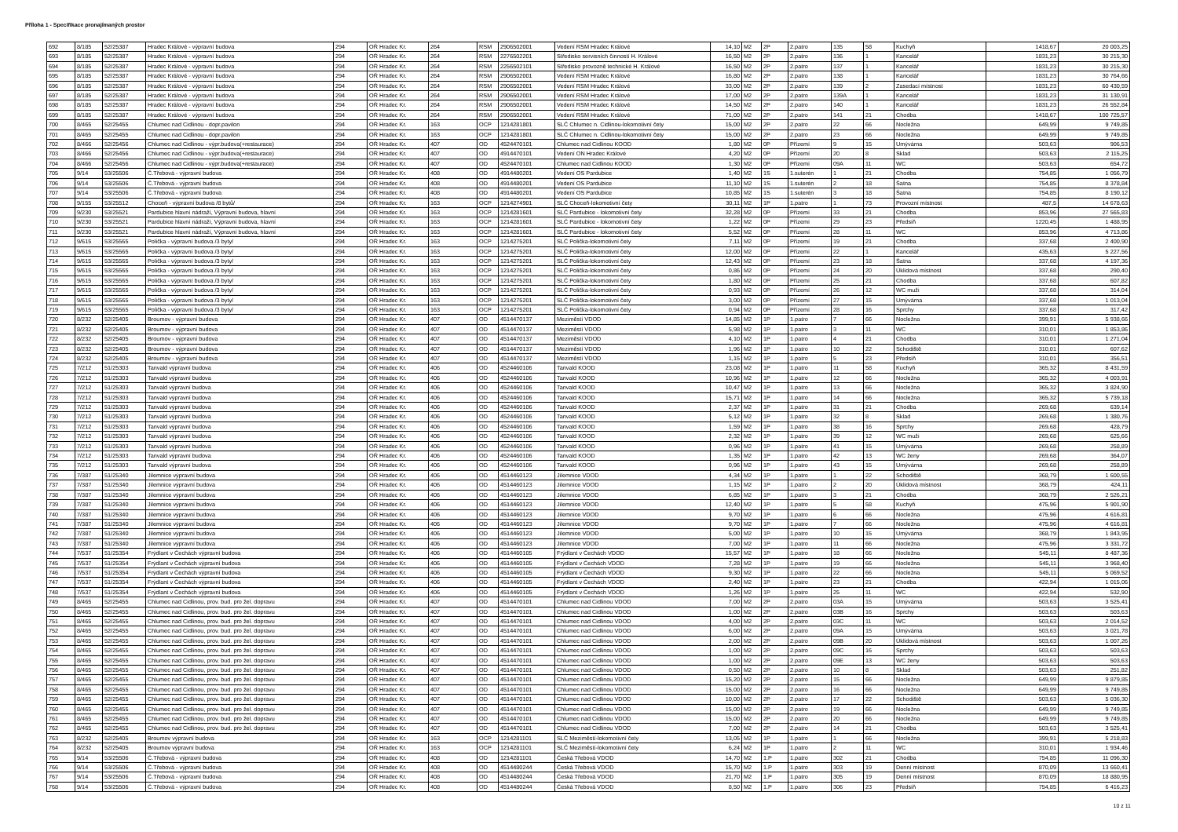Příloha 1 - Specifikace pronajímaných prostor
| 692 | 8/185 | 52/25387 | Hradec Králové - výpravní budova | 294 | OŘ Hradec Kr. | 264 | RSM | 2906502001 | Vedení RSM Hradec Králové | 14,10 | M2 | 2P | 2.patro | 135 | 58 | Kuchyň | 1418,67 | 20 003,25 |
| 693 | 8/185 | 52/25387 | Hradec Králové - výpravní budova | 294 | OŘ Hradec Kr. | 264 | RSM | 2276502201 | Středisko servisních činností H. Králové | 16,50 | M2 | 2P | 2.patro | 136 | 1 | Kancelář | 1831,23 | 30 215,30 |
| 694 | 8/185 | 52/25387 | Hradec Králové - výpravní budova | 294 | OŘ Hradec Kr. | 264 | RSM | 2256502101 | Středisko provozně technické H. Králové | 16,50 | M2 | 2P | 2.patro | 137 | 1 | Kancelář | 1831,23 | 30 215,30 |
| 695 | 8/185 | 52/25387 | Hradec Králové - výpravní budova | 294 | OŘ Hradec Kr. | 264 | RSM | 2906502001 | Vedení RSM Hradec Králové | 16,80 | M2 | 2P | 2.patro | 138 | 1 | Kancelář | 1831,23 | 30 764,66 |
| 696 | 8/185 | 52/25387 | Hradec Králové - výpravní budova | 294 | OŘ Hradec Kr. | 264 | RSM | 2906502001 | Vedení RSM Hradec Králové | 33,00 | M2 | 2P | 2.patro | 139 | 2 | Zasedací místnost | 1831,23 | 60 430,59 |
| 697 | 8/185 | 52/25387 | Hradec Králové - výpravní budova | 294 | OŘ Hradec Kr. | 264 | RSM | 2906502001 | Vedení RSM Hradec Králové | 17,00 | M2 | 2P | 2.patro | 139A | 1 | Kancelář | 1831,23 | 31 130,91 |
| 698 | 8/185 | 52/25387 | Hradec Králové - výpravní budova | 294 | OŘ Hradec Kr. | 264 | RSM | 2906502001 | Vedení RSM Hradec Králové | 14,50 | M2 | 2P | 2.patro | 140 | 1 | Kancelář | 1831,23 | 26 552,84 |
| 699 | 8/185 | 52/25387 | Hradec Králové - výpravní budova | 294 | OŘ Hradec Kr. | 264 | RSM | 2906502001 | Vedení RSM Hradec Králové | 71,00 | M2 | 2P | 2.patro | 141 | 21 | Chodba | 1418,67 | 100 725,57 |
| 700 | 8/465 | 52/25455 | Chlumec nad Cidlinou - dopr.pavilon | 294 | OŘ Hradec Kr. | 163 | OCP | 1214281801 | SLČ Chlumec n. Cidlinou-lokomotivní čety | 15,00 | M2 | 2P | 2.patro | 22 | 66 | Nocležna | 649,99 | 9 749,85 |
| 701 | 8/465 | 52/25455 | Chlumec nad Cidlinou - dopr.pavilon | 294 | OŘ Hradec Kr. | 163 | OCP | 1214281801 | SLČ Chlumec n. Cidlinou-lokomotivní čety | 15,00 | M2 | 2P | 2.patro | 23 | 66 | Nocležna | 649,99 | 9 749,85 |
| 702 | 8/466 | 52/25456 | Chlumec nad Cidlinou - výpr.budova(+restaurace) | 294 | OŘ Hradec Kr. | 407 | OD | 4524470101 | Chlumec nad Cidlinou KOOD | 1,80 | M2 | 0P | Přízemí | 9 | 15 | Umývárna | 503,63 | 906,53 |
| 703 | 8/466 | 52/25456 | Chlumec nad Cidlinou - výpr.budova(+restaurace) | 294 | OŘ Hradec Kr. | 407 | OD | 4914470101 | Vedení ON Hradec Králové | 4,20 | M2 | 0P | Přízemí | 20 | 8 | Sklad | 503,63 | 2 115,25 |
| 704 | 8/466 | 52/25456 | Chlumec nad Cidlinou - výpr.budova(+restaurace) | 294 | OŘ Hradec Kr. | 407 | OD | 4524470101 | Chlumec nad Cidlinou KOOD | 1,30 | M2 | 0P | Přízemí | 09A | 11 | WC | 503,63 | 654,72 |
| 705 | 9/14 | 53/25506 | Č.Třebová - výpravní budova | 294 | OŘ Hradec Kr. | 408 | OD | 4914480201 | Vedení OS Pardubice | 1,40 | M2 | 1S | 1.suterén | 1 | 21 | Chodba | 754,85 | 1 056,79 |
| 706 | 9/14 | 53/25506 | Č.Třebová - výpravní budova | 294 | OŘ Hradec Kr. | 408 | OD | 4914480201 | Vedení OS Pardubice | 11,10 | M2 | 1S | 1.suterén | 2 | 18 | Šatna | 754,85 | 8 378,84 |
| 707 | 9/14 | 53/25506 | Č.Třebová - výpravní budova | 294 | OŘ Hradec Kr. | 408 | OD | 4914480201 | Vedení OS Pardubice | 10,85 | M2 | 1S | 1.suterén | 3 | 18 | Šatna | 754,85 | 8 190,12 |
| 708 | 9/155 | 53/25512 | Choceň - výpravní budova /8 bytů/ | 294 | OŘ Hradec Kr. | 163 | OCP | 1214274901 | SLČ Choceň-lokomotivní čety | 30,11 | M2 | 1P | 1.patro | 1 | 73 | Provozní místnost | 487,5 | 14 678,63 |
| 709 | 9/230 | 53/25521 | Pardubice hlavní nádraží, Výpravní budova, hlavní | 294 | OŘ Hradec Kr. | 163 | OCP | 1214281601 | SLČ Pardubice - lokomotivní čety | 32,28 | M2 | 0P | Přízemí | 33 | 21 | Chodba | 853,96 | 27 565,83 |
| 710 | 9/230 | 53/25521 | Pardubice hlavní nádraží, Výpravní budova, hlavní | 294 | OŘ Hradec Kr. | 163 | OCP | 1214281601 | SLČ Pardubice - lokomotivní čety | 1,22 | M2 | 0P | Přízemí | 29 | 23 | Předsíň | 1220,45 | 1 488,95 |
| 711 | 9/230 | 53/25521 | Pardubice hlavní nádraží, Výpravní budova, hlavní | 294 | OŘ Hradec Kr. | 163 | OCP | 1214281601 | SLČ Pardubice - lokomotivní čety | 5,52 | M2 | 0P | Přízemí | 28 | 11 | WC | 853,96 | 4 713,86 |
| 712 | 9/615 | 53/25565 | Polička - výpravní budova /3 byty/ | 294 | OŘ Hradec Kr. | 163 | OCP | 1214275201 | SLČ Polička-lokomotivní čety | 7,11 | M2 | 0P | Přízemí | 19 | 21 | Chodba | 337,68 | 2 400,90 |
| 713 | 9/615 | 53/25565 | Polička - výpravní budova /3 byty/ | 294 | OŘ Hradec Kr. | 163 | OCP | 1214275201 | SLČ Polička-lokomotivní čety | 12,00 | M2 | 0P | Přízemí | 22 | 1 | Kancelář | 435,63 | 5 227,56 |
| 714 | 9/615 | 53/25565 | Polička - výpravní budova /3 byty/ | 294 | OŘ Hradec Kr. | 163 | OCP | 1214275201 | SLČ Polička-lokomotivní čety | 12,43 | M2 | 0P | Přízemí | 23 | 18 | Šatna | 337,68 | 4 197,36 |
| 715 | 9/615 | 53/25565 | Polička - výpravní budova /3 byty/ | 294 | OŘ Hradec Kr. | 163 | OCP | 1214275201 | SLČ Polička-lokomotivní čety | 0,86 | M2 | 0P | Přízemí | 24 | 20 | Úklidová místnost | 337,68 | 290,40 |
| 716 | 9/615 | 53/25565 | Polička - výpravní budova /3 byty/ | 294 | OŘ Hradec Kr. | 163 | OCP | 1214275201 | SLČ Polička-lokomotivní čety | 1,80 | M2 | 0P | Přízemí | 25 | 21 | Chodba | 337,68 | 607,82 |
| 717 | 9/615 | 53/25565 | Polička - výpravní budova /3 byty/ | 294 | OŘ Hradec Kr. | 163 | OCP | 1214275201 | SLČ Polička-lokomotivní čety | 0,93 | M2 | 0P | Přízemí | 26 | 12 | WC muži | 337,68 | 314,04 |
| 718 | 9/615 | 53/25565 | Polička - výpravní budova /3 byty/ | 294 | OŘ Hradec Kr. | 163 | OCP | 1214275201 | SLČ Polička-lokomotivní čety | 3,00 | M2 | 0P | Přízemí | 27 | 15 | Umývárna | 337,68 | 1 013,04 |
| 719 | 9/615 | 53/25565 | Polička - výpravní budova /3 byty/ | 294 | OŘ Hradec Kr. | 163 | OCP | 1214275201 | SLČ Polička-lokomotivní čety | 0,94 | M2 | 0P | Přízemí | 28 | 16 | Sprchy | 337,68 | 317,42 |
| 720 | 8/232 | 52/25405 | Broumov - výpravní budova | 294 | OŘ Hradec Kr. | 407 | OD | 4514470137 | Meziměstí VDOD | 14,85 | M2 | 1P | 1.patro | 7 | 66 | Nocležna | 399,91 | 5 938,66 |
| 721 | 8/232 | 52/25405 | Broumov - výpravní budova | 294 | OŘ Hradec Kr. | 407 | OD | 4514470137 | Meziměstí VDOD | 5,98 | M2 | 1P | 1.patro | 3 | 11 | WC | 310,01 | 1 853,86 |
| 722 | 8/232 | 52/25405 | Broumov - výpravní budova | 294 | OŘ Hradec Kr. | 407 | OD | 4514470137 | Meziměstí VDOD | 4,10 | M2 | 1P | 1.patro | 4 | 21 | Chodba | 310,01 | 1 271,04 |
| 723 | 8/232 | 52/25405 | Broumov - výpravní budova | 294 | OŘ Hradec Kr. | 407 | OD | 4514470137 | Meziměstí VDOD | 1,96 | M2 | 1P | 1.patro | 10 | 22 | Schodiště | 310,01 | 607,62 |
| 724 | 8/232 | 52/25405 | Broumov - výpravní budova | 294 | OŘ Hradec Kr. | 407 | OD | 4514470137 | Meziměstí VDOD | 1,15 | M2 | 1P | 1.patro | 5 | 23 | Předsíň | 310,01 | 356,51 |
| 725 | 7/212 | 51/25303 | Tanvald výpravní budova | 294 | OŘ Hradec Kr. | 406 | OD | 4524460106 | Tanvald KOOD | 23,08 | M2 | 1P | 1.patro | 11 | 58 | Kuchyň | 365,32 | 8 431,59 |
| 726 | 7/212 | 51/25303 | Tanvald výpravní budova | 294 | OŘ Hradec Kr. | 406 | OD | 4524460106 | Tanvald KOOD | 10,96 | M2 | 1P | 1.patro | 12 | 66 | Nocležna | 365,32 | 4 003,91 |
| 727 | 7/212 | 51/25303 | Tanvald výpravní budova | 294 | OŘ Hradec Kr. | 406 | OD | 4524460106 | Tanvald KOOD | 10,47 | M2 | 1P | 1.patro | 13 | 66 | Nocležna | 365,32 | 3 824,90 |
| 728 | 7/212 | 51/25303 | Tanvald výpravní budova | 294 | OŘ Hradec Kr. | 406 | OD | 4524460106 | Tanvald KOOD | 15,71 | M2 | 1P | 1.patro | 14 | 66 | Nocležna | 365,32 | 5 739,18 |
| 729 | 7/212 | 51/25303 | Tanvald výpravní budova | 294 | OŘ Hradec Kr. | 406 | OD | 4524460106 | Tanvald KOOD | 2,37 | M2 | 1P | 1.patro | 31 | 21 | Chodba | 269,68 | 639,14 |
| 730 | 7/212 | 51/25303 | Tanvald výpravní budova | 294 | OŘ Hradec Kr. | 406 | OD | 4524460106 | Tanvald KOOD | 5,12 | M2 | 1P | 1.patro | 32 | 8 | Sklad | 269,68 | 1 380,76 |
| 731 | 7/212 | 51/25303 | Tanvald výpravní budova | 294 | OŘ Hradec Kr. | 406 | OD | 4524460106 | Tanvald KOOD | 1,59 | M2 | 1P | 1.patro | 38 | 16 | Sprchy | 269,68 | 428,79 |
| 732 | 7/212 | 51/25303 | Tanvald výpravní budova | 294 | OŘ Hradec Kr. | 406 | OD | 4524460106 | Tanvald KOOD | 2,32 | M2 | 1P | 1.patro | 39 | 12 | WC muži | 269,68 | 625,66 |
| 733 | 7/212 | 51/25303 | Tanvald výpravní budova | 294 | OŘ Hradec Kr. | 406 | OD | 4524460106 | Tanvald KOOD | 0,96 | M2 | 1P | 1.patro | 41 | 15 | Umývárna | 269,68 | 258,89 |
| 734 | 7/212 | 51/25303 | Tanvald výpravní budova | 294 | OŘ Hradec Kr. | 406 | OD | 4524460106 | Tanvald KOOD | 1,35 | M2 | 1P | 1.patro | 42 | 13 | WC ženy | 269,68 | 364,07 |
| 735 | 7/212 | 51/25303 | Tanvald výpravní budova | 294 | OŘ Hradec Kr. | 406 | OD | 4524460106 | Tanvald KOOD | 0,96 | M2 | 1P | 1.patro | 43 | 15 | Umývárna | 269,68 | 258,89 |
| 736 | 7/387 | 51/25340 | Jilemnice výpravní budova | 294 | OŘ Hradec Kr. | 406 | OD | 4514460123 | Jilemnice VDOD | 4,34 | M2 | 1P | 1.patro | 1 | 22 | Schodiště | 368,79 | 1 600,55 |
| 737 | 7/387 | 51/25340 | Jilemnice výpravní budova | 294 | OŘ Hradec Kr. | 406 | OD | 4514460123 | Jilemnice VDOD | 1,15 | M2 | 1P | 1.patro | 2 | 20 | Úklidová místnost | 368,79 | 424,11 |
| 738 | 7/387 | 51/25340 | Jilemnice výpravní budova | 294 | OŘ Hradec Kr. | 406 | OD | 4514460123 | Jilemnice VDOD | 6,85 | M2 | 1P | 1.patro | 3 | 21 | Chodba | 368,79 | 2 526,21 |
| 739 | 7/387 | 51/25340 | Jilemnice výpravní budova | 294 | OŘ Hradec Kr. | 406 | OD | 4514460123 | Jilemnice VDOD | 12,40 | M2 | 1P | 1.patro | 5 | 58 | Kuchyň | 475,96 | 5 901,90 |
| 740 | 7/387 | 51/25340 | Jilemnice výpravní budova | 294 | OŘ Hradec Kr. | 406 | OD | 4514460123 | Jilemnice VDOD | 9,70 | M2 | 1P | 1.patro | 6 | 66 | Nocležna | 475,96 | 4 616,81 |
| 741 | 7/387 | 51/25340 | Jilemnice výpravní budova | 294 | OŘ Hradec Kr. | 406 | OD | 4514460123 | Jilemnice VDOD | 9,70 | M2 | 1P | 1.patro | 7 | 66 | Nocležna | 475,96 | 4 616,81 |
| 742 | 7/387 | 51/25340 | Jilemnice výpravní budova | 294 | OŘ Hradec Kr. | 406 | OD | 4514460123 | Jilemnice VDOD | 5,00 | M2 | 1P | 1.patro | 10 | 15 | Umývárna | 368,79 | 1 843,95 |
| 743 | 7/387 | 51/25340 | Jilemnice výpravní budova | 294 | OŘ Hradec Kr. | 406 | OD | 4514460123 | Jilemnice VDOD | 7,00 | M2 | 1P | 1.patro | 11 | 66 | Nocležna | 475,96 | 3 331,72 |
| 744 | 7/537 | 51/25354 | Frýdlant v Čechách výpravní budova | 294 | OŘ Hradec Kr. | 406 | OD | 4514460105 | Frýdlant v Čechách VDOD | 15,57 | M2 | 1P | 1.patro | 18 | 66 | Nocležna | 545,11 | 8 487,36 |
| 745 | 7/537 | 51/25354 | Frýdlant v Čechách výpravní budova | 294 | OŘ Hradec Kr. | 406 | OD | 4514460105 | Frýdlant v Čechách VDOD | 7,28 | M2 | 1P | 1.patro | 19 | 66 | Nocležna | 545,11 | 3 968,40 |
| 746 | 7/537 | 51/25354 | Frýdlant v Čechách výpravní budova | 294 | OŘ Hradec Kr. | 406 | OD | 4514460105 | Frýdlant v Čechách VDOD | 9,30 | M2 | 1P | 1.patro | 22 | 66 | Nocležna | 545,11 | 5 069,52 |
| 747 | 7/537 | 51/25354 | Frýdlant v Čechách výpravní budova | 294 | OŘ Hradec Kr. | 406 | OD | 4514460105 | Frýdlant v Čechách VDOD | 2,40 | M2 | 1P | 1.patro | 23 | 21 | Chodba | 422,94 | 1 015,06 |
| 748 | 7/537 | 51/25354 | Frýdlant v Čechách výpravní budova | 294 | OŘ Hradec Kr. | 406 | OD | 4514460105 | Frýdlant v Čechách VDOD | 1,26 | M2 | 1P | 1.patro | 25 | 11 | WC | 422,94 | 532,90 |
| 749 | 8/465 | 52/25455 | Chlumec nad Cidlinou, prov. bud. pro žel. dopravu | 294 | OŘ Hradec Kr. | 407 | OD | 4514470101 | Chlumec nad Cidlinou VDOD | 7,00 | M2 | 2P | 2.patro | 03A | 15 | Umývárna | 503,63 | 3 525,41 |
| 750 | 8/465 | 52/25455 | Chlumec nad Cidlinou, prov. bud. pro žel. dopravu | 294 | OŘ Hradec Kr. | 407 | OD | 4514470101 | Chlumec nad Cidlinou VDOD | 1,00 | M2 | 2P | 2.patro | 03B | 16 | Sprchy | 503,63 | 503,63 |
| 751 | 8/465 | 52/25455 | Chlumec nad Cidlinou, prov. bud. pro žel. dopravu | 294 | OŘ Hradec Kr. | 407 | OD | 4514470101 | Chlumec nad Cidlinou VDOD | 4,00 | M2 | 2P | 2.patro | 03C | 11 | WC | 503,63 | 2 014,52 |
| 752 | 8/465 | 52/25455 | Chlumec nad Cidlinou, prov. bud. pro žel. dopravu | 294 | OŘ Hradec Kr. | 407 | OD | 4514470101 | Chlumec nad Cidlinou VDOD | 6,00 | M2 | 2P | 2.patro | 09A | 15 | Umývárna | 503,63 | 3 021,78 |
| 753 | 8/465 | 52/25455 | Chlumec nad Cidlinou, prov. bud. pro žel. dopravu | 294 | OŘ Hradec Kr. | 407 | OD | 4514470101 | Chlumec nad Cidlinou VDOD | 2,00 | M2 | 2P | 2.patro | 09B | 20 | Úklidová místnost | 503,63 | 1 007,26 |
| 754 | 8/465 | 52/25455 | Chlumec nad Cidlinou, prov. bud. pro žel. dopravu | 294 | OŘ Hradec Kr. | 407 | OD | 4514470101 | Chlumec nad Cidlinou VDOD | 1,00 | M2 | 2P | 2.patro | 09C | 16 | Sprchy | 503,63 | 503,63 |
| 755 | 8/465 | 52/25455 | Chlumec nad Cidlinou, prov. bud. pro žel. dopravu | 294 | OŘ Hradec Kr. | 407 | OD | 4514470101 | Chlumec nad Cidlinou VDOD | 1,00 | M2 | 2P | 2.patro | 09E | 13 | WC ženy | 503,63 | 503,63 |
| 756 | 8/465 | 52/25455 | Chlumec nad Cidlinou, prov. bud. pro žel. dopravu | 294 | OŘ Hradec Kr. | 407 | OD | 4514470101 | Chlumec nad Cidlinou VDOD | 0,50 | M2 | 2P | 2.patro | 10 | 8 | Sklad | 503,63 | 251,82 |
| 757 | 8/465 | 52/25455 | Chlumec nad Cidlinou, prov. bud. pro žel. dopravu | 294 | OŘ Hradec Kr. | 407 | OD | 4514470101 | Chlumec nad Cidlinou VDOD | 15,20 | M2 | 2P | 2.patro | 15 | 66 | Nocležna | 649,99 | 9 879,85 |
| 758 | 8/465 | 52/25455 | Chlumec nad Cidlinou, prov. bud. pro žel. dopravu | 294 | OŘ Hradec Kr. | 407 | OD | 4514470101 | Chlumec nad Cidlinou VDOD | 15,00 | M2 | 2P | 2.patro | 16 | 66 | Nocležna | 649,99 | 9 749,85 |
| 759 | 8/465 | 52/25455 | Chlumec nad Cidlinou, prov. bud. pro žel. dopravu | 294 | OŘ Hradec Kr. | 407 | OD | 4514470101 | Chlumec nad Cidlinou VDOD | 10,00 | M2 | 2P | 2.patro | 17 | 22 | Schodiště | 503,63 | 5 036,30 |
| 760 | 8/465 | 52/25455 | Chlumec nad Cidlinou, prov. bud. pro žel. dopravu | 294 | OŘ Hradec Kr. | 407 | OD | 4514470101 | Chlumec nad Cidlinou VDOD | 15,00 | M2 | 2P | 2.patro | 19 | 66 | Nocležna | 649,99 | 9 749,85 |
| 761 | 8/465 | 52/25455 | Chlumec nad Cidlinou, prov. bud. pro žel. dopravu | 294 | OŘ Hradec Kr. | 407 | OD | 4514470101 | Chlumec nad Cidlinou VDOD | 15,00 | M2 | 2P | 2.patro | 20 | 66 | Nocležna | 649,99 | 9 749,85 |
| 762 | 8/465 | 52/25455 | Chlumec nad Cidlinou, prov. bud. pro žel. dopravu | 294 | OŘ Hradec Kr. | 407 | OD | 4514470101 | Chlumec nad Cidlinou VDOD | 7,00 | M2 | 2P | 2.patro | 14 | 21 | Chodba | 503,63 | 3 525,41 |
| 763 | 8/232 | 52/25405 | Broumov výpravní budova | 294 | OŘ Hradec Kr. | 163 | OCP | 1214281101 | SLČ Meziměstí-lokomotivní čety | 13,05 | M2 | 1P | 1.patro | 1 | 66 | Nocležna | 399,91 | 5 218,83 |
| 764 | 8/232 | 52/25405 | Broumov výpravní budova | 294 | OŘ Hradec Kr. | 163 | OCP | 1214281101 | SLČ Meziměstí-lokomotivní čety | 6,24 | M2 | 1P | 1.patro | 2 | 11 | WC | 310,01 | 1 934,46 |
| 765 | 9/14 | 53/25506 | Č.Třebová - výpravní budova | 294 | OŘ Hradec Kr. | 408 | OD | 1214281101 | Česká Třebová VDOD | 14,70 | M2 | 1.P | 1.patro | 302 | 21 | Chodba | 754,85 | 11 096,30 |
| 766 | 9/14 | 53/25506 | Č.Třebová - výpravní budova | 294 | OŘ Hradec Kr. | 408 | OD | 4514480244 | Česká Třebová VDOD | 15,70 | M2 | 1.P | 1.patro | 303 | 19 | Denní místnost | 870,09 | 13 660,41 |
| 767 | 9/14 | 53/25506 | Č.Třebová - výpravní budova | 294 | OŘ Hradec Kr. | 408 | OD | 4514480244 | Česká Třebová VDOD | 21,70 | M2 | 1.P | 1.patro | 305 | 19 | Denní místnost | 870,09 | 18 880,95 |
| 768 | 9/14 | 53/25506 | Č.Třebová - výpravní budova | 294 | OŘ Hradec Kr. | 408 | OD | 4514480244 | Česká Třebová VDOD | 8,50 | M2 | 1.P | 1.patro | 306 | 23 | Předsíň | 754,85 | 6 416,23 |
10 z 11